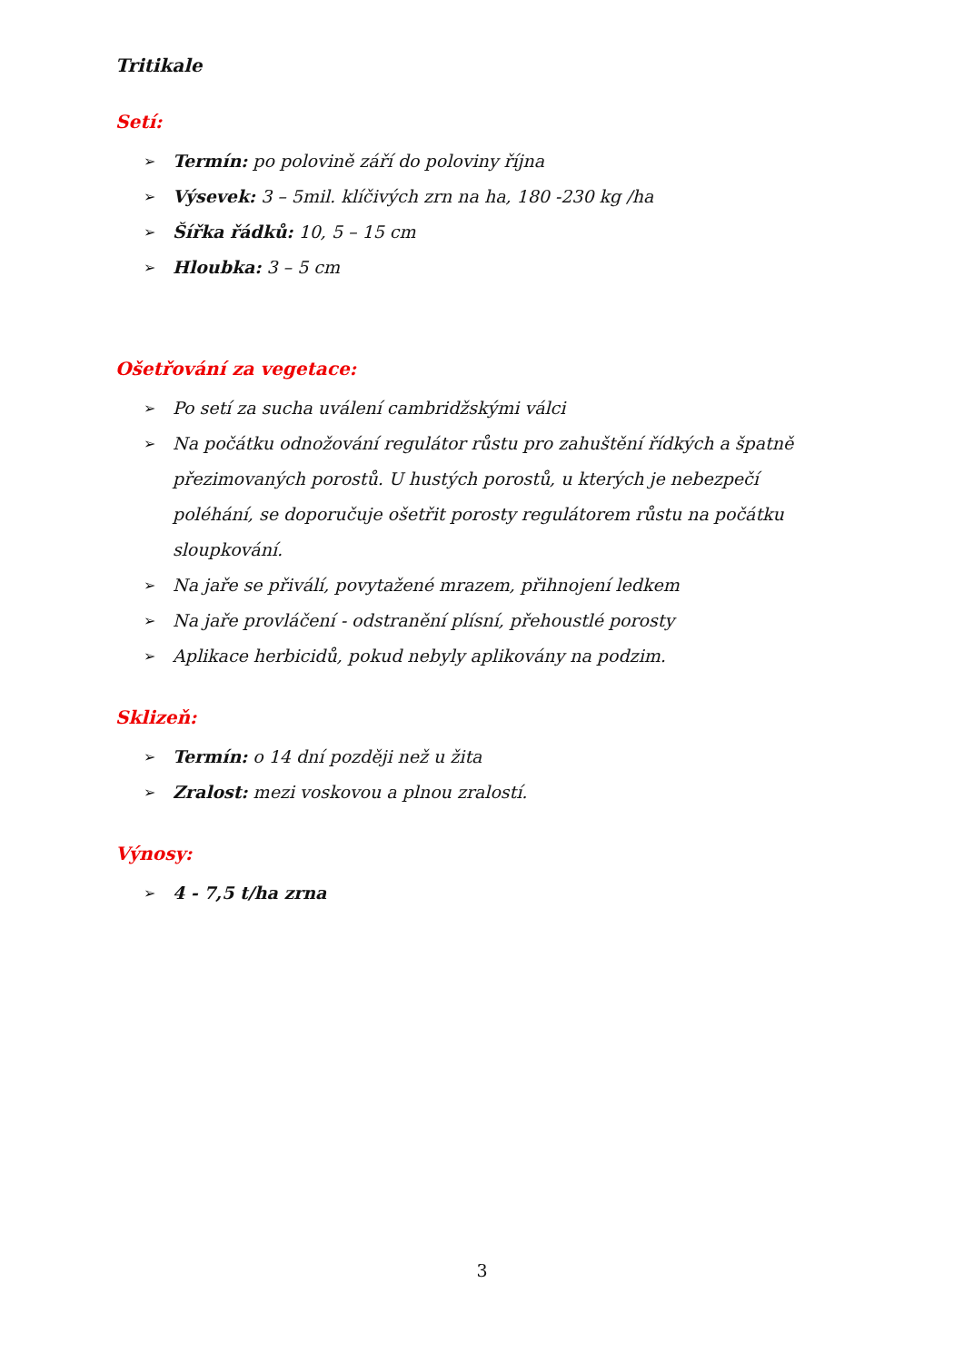Tritikale
Setí:
➢ Termín: po polovině září do poloviny října
➢ Výsevek: 3 – 5mil. klíčivých zrn na ha, 180 -230 kg /ha
➢ Šířka řádků: 10, 5 – 15 cm
➢ Hloubka: 3 – 5 cm
Ošetřování za vegetace:
➢ Po setí za sucha uválení cambridžskými válci
➢ Na počátku odnožování regulátor růstu pro zahuštění řídkých a špatně přezimovaných porostů. U hustých porostů, u kterých je nebezpečí poléhání, se doporučuje ošetřit porosty regulátorem růstu na počátku sloupkování.
➢ Na jaře se přiválí, povytažené mrazem, přihnojení ledkem
➢ Na jaře provláčení - odstranění plísní, přehoustlé porosty
➢ Aplikace herbicidů, pokud nebyly aplikovány na podzim.
Sklizeň:
➢ Termín: o 14 dní později než u žita
➢ Zralost: mezi voskovou a plnou zralostí.
Výnosy:
➢ 4 - 7,5 t/ha zrna
3